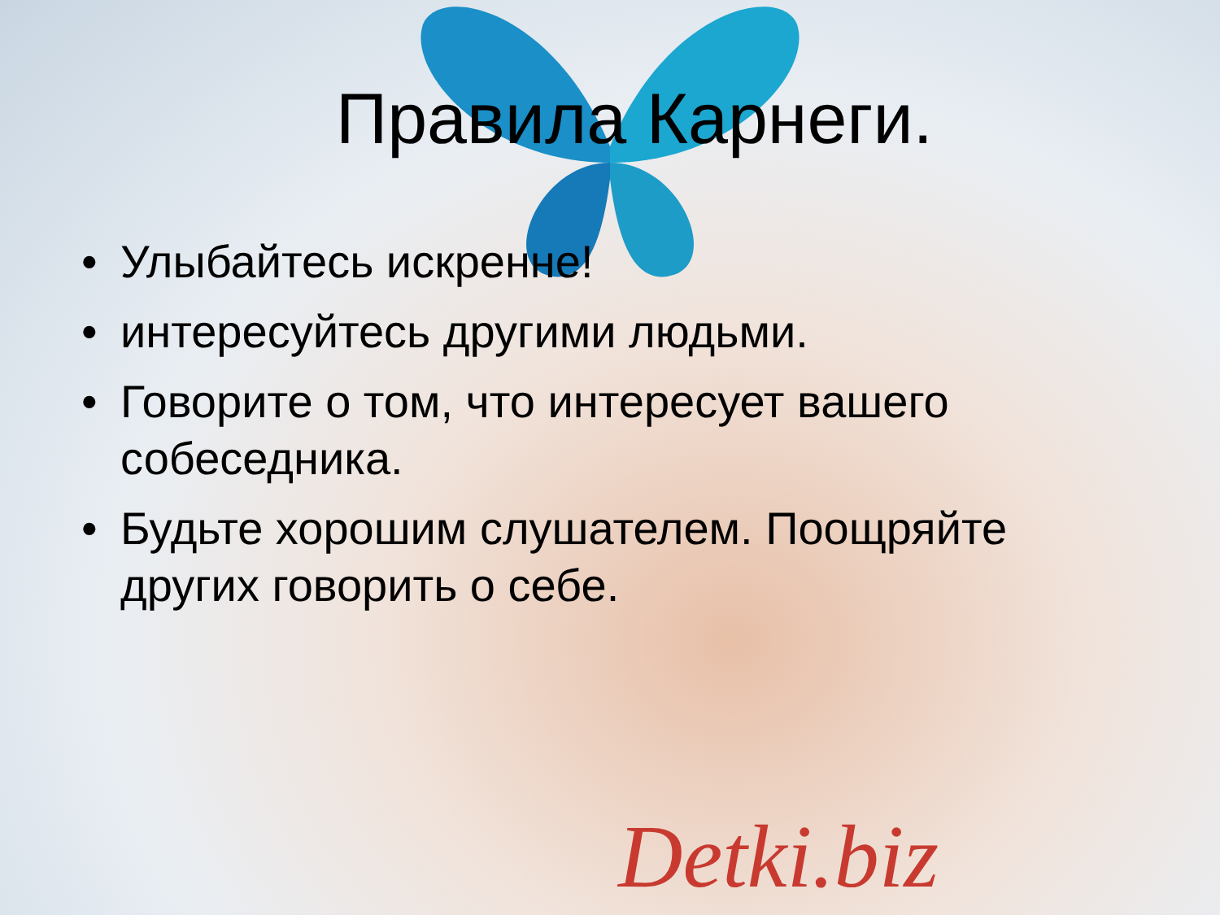Правила Карнеги.
• Улыбайтесь искренне!
• интересуйтесь другими людьми.
• Говорите о том, что интересует вашего собеседника.
• Будьте хорошим слушателем. Поощряйте других говорить о себе.
Detki.biz